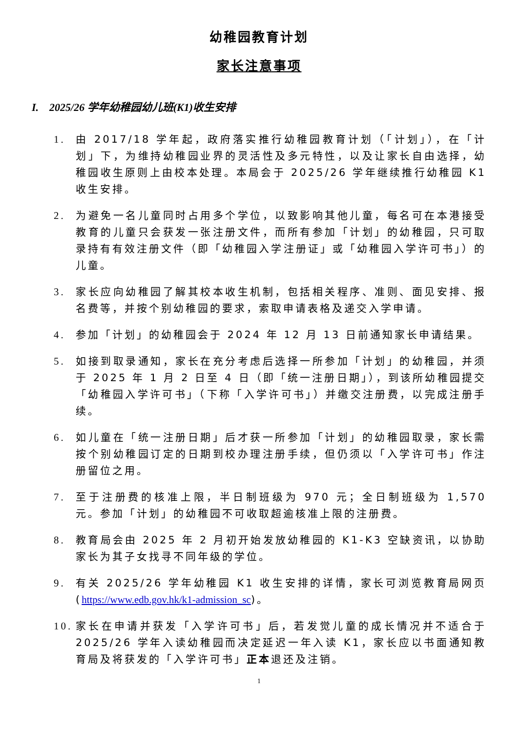幼稚园教育计划
家长注意事项
I. 2025/26 学年幼稚园幼儿班(K1)收生安排
1. 由 2017/18 学年起，政府落实推行幼稚园教育计划（「计划」），在「计划」下，为维持幼稚园业界的灵活性及多元特性，以及让家长自由选择，幼稚园收生原则上由校本处理。本局会于 2025/26 学年继续推行幼稚园 K1 收生安排。
2. 为避免一名儿童同时占用多个学位，以致影响其他儿童，每名可在本港接受教育的儿童只会获发一张注册文件，而所有参加「计划」的幼稚园，只可取录持有有效注册文件（即「幼稚园入学注册证」或「幼稚园入学许可书」）的儿童。
3. 家长应向幼稚园了解其校本收生机制，包括相关程序、准则、面见安排、报名费等，并按个别幼稚园的要求，索取申请表格及递交入学申请。
4. 参加「计划」的幼稚园会于 2024 年 12 月 13 日前通知家长申请结果。
5. 如接到取录通知，家长在充分考虑后选择一所参加「计划」的幼稚园，并须于 2025 年 1 月 2 日至 4 日（即「统一注册日期」），到该所幼稚园提交「幼稚园入学许可书」（下称「入学许可书」）并缴交注册费，以完成注册手续。
6. 如儿童在「统一注册日期」后才获一所参加「计划」的幼稚园取录，家长需按个别幼稚园订定的日期到校办理注册手续，但仍须以「入学许可书」作注册留位之用。
7. 至于注册费的核准上限，半日制班级为 970 元；全日制班级为 1,570 元。参加「计划」的幼稚园不可收取超逾核准上限的注册费。
8. 教育局会由 2025 年 2 月初开始发放幼稚园的 K1-K3 空缺资讯，以协助家长为其子女找寻不同年级的学位。
9. 有关 2025/26 学年幼稚园 K1 收生安排的详情，家长可浏览教育局网页(https://www.edb.gov.hk/k1-admission_sc)。
10. 家长在申请并获发「入学许可书」后，若发觉儿童的成长情况并不适合于 2025/26 学年入读幼稚园而决定延迟一年入读 K1，家长应以书面通知教育局及将获发的「入学许可书」正本退还及注销。
1